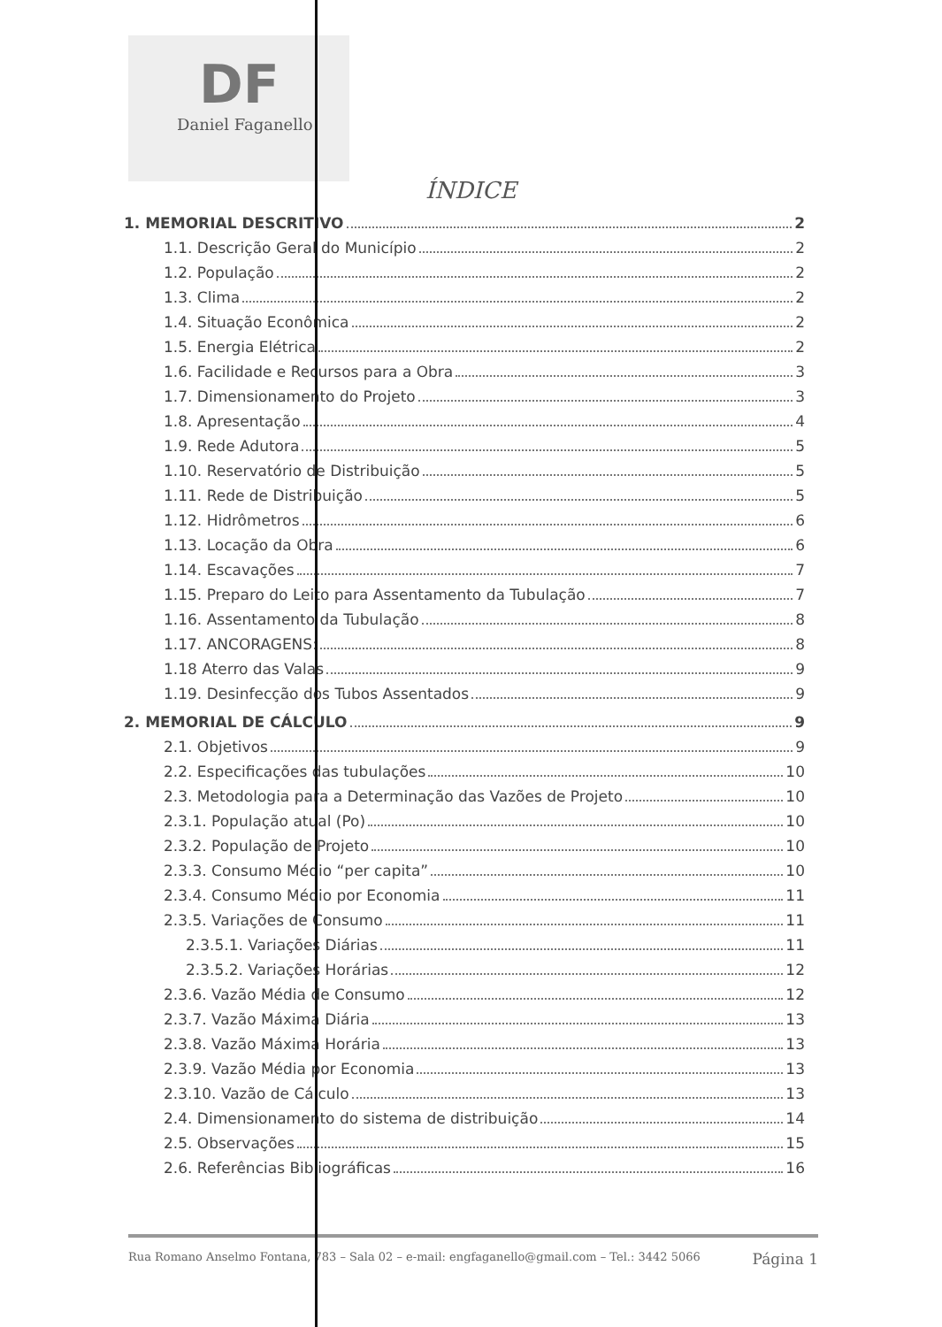DF
Daniel Faganello
ÍNDICE
1. MEMORIAL DESCRITIVO 2
1.1. Descrição Geral do Município 2
1.2. População 2
1.3. Clima 2
1.4. Situação Econômica 2
1.5. Energia Elétrica 2
1.6. Facilidade e Recursos para a Obra 3
1.7. Dimensionamento do Projeto 3
1.8. Apresentação 4
1.9. Rede Adutora 5
1.10. Reservatório de Distribuição 5
1.11. Rede de Distribuição 5
1.12. Hidrômetros 6
1.13. Locação da Obra 6
1.14. Escavações 7
1.15. Preparo do Leito para Assentamento da Tubulação 7
1.16. Assentamento da Tubulação 8
1.17. ANCORAGENS: 8
1.18 Aterro das Valas 9
1.19. Desinfecção dos Tubos Assentados 9
2. MEMORIAL DE CÁLCULO 9
2.1. Objetivos 9
2.2. Especificações das tubulações 10
2.3. Metodologia para a Determinação das Vazões de Projeto 10
2.3.1. População atual (Po) 10
2.3.2. População de Projeto 10
2.3.3. Consumo Médio “per capita” 10
2.3.4. Consumo Médio por Economia 11
2.3.5. Variações de Consumo 11
2.3.5.1. Variações Diárias 11
2.3.5.2. Variações Horárias 12
2.3.6. Vazão Média de Consumo 12
2.3.7. Vazão Máxima Diária 13
2.3.8. Vazão Máxima Horária 13
2.3.9. Vazão Média por Economia 13
2.3.10. Vazão de Cálculo 13
2.4. Dimensionamento do sistema de distribuição 14
2.5. Observações 15
2.6. Referências Bibliográficas 16
Rua Romano Anselmo Fontana, 783 – Sala 02 – e-mail: engfaganello@gmail.com – Tel.: 3442 5066 Página 1